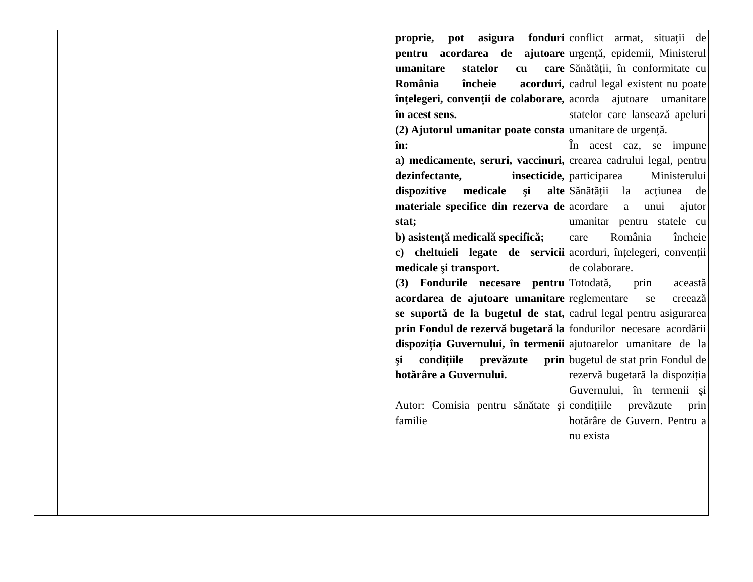| | | | proprie, pot asigura fonduri pentru acordarea de ajutoare umanitare statelor cu care România încheie acorduri, înțelegeri, convenții de colaborare, în acest sens. (2) Ajutorul umanitar poate consta în: a) medicamente, seruri, vaccinuri, dezinfectante, insecticide, dispozitive medicale şi alte materiale specifice din rezerva de stat; b) asistență medicală specifică; c) cheltuieli legate de servicii medicale şi transport. (3) Fondurile necesare pentru acordarea de ajutoare umanitare se suportă de la bugetul de stat, prin Fondul de rezervă bugetară la dispoziția Guvernului, în termenii şi condițiile prevăzute prin hotărâre a Guvernului. Autor: Comisia pentru sănătate şi familie | conflict armat, situații de urgență, epidemii, Ministerul Sănătății, în conformitate cu cadrul legal existent nu poate acorda ajutoare umanitare statelor care lansează apeluri umanitare de urgență. În acest caz, se impune crearea cadrului legal, pentru participarea Ministerului Sănătății la acțiunea de acordare a unui ajutor umanitar pentru statele cu care România încheie acorduri, înțelegeri, convenții de colaborare. Totodată, prin această reglementare se creează cadrul legal pentru asigurarea fondurilor necesare acordării ajutoarelor umanitare de la bugetul de stat prin Fondul de rezervă bugetară la dispoziția Guvernului, în termenii şi condițiile prevăzute prin hotărâre de Guvern. Pentru a nu exista |